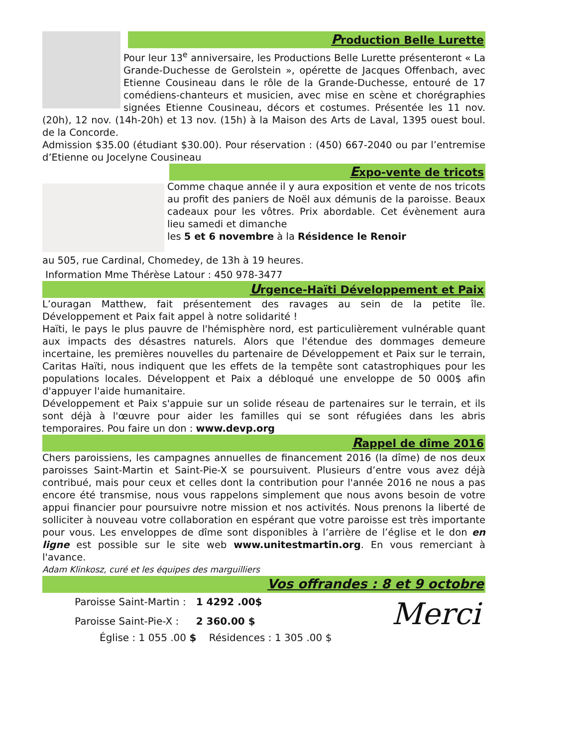Production Belle Lurette
Pour leur 13<sup>e</sup> anniversaire, les Productions Belle Lurette présenteront « La Grande-Duchesse de Gerolstein », opérette de Jacques Offenbach, avec Etienne Cousineau dans le rôle de la Grande-Duchesse, entouré de 17 comédiens-chanteurs et musicien, avec mise en scène et chorégraphies signées Etienne Cousineau, décors et costumes. Présentée les 11 nov. (20h), 12 nov. (14h-20h) et 13 nov. (15h) à la Maison des Arts de Laval, 1395 ouest boul. de la Concorde.
Admission $35.00 (étudiant $30.00). Pour réservation : (450) 667-2040 ou par l’entremise d’Etienne ou Jocelyne Cousineau
Expo-vente de tricots
Comme chaque année il y aura exposition et vente de nos tricots au profit des paniers de Noël aux démunis de la paroisse. Beaux cadeaux pour les vôtres. Prix abordable. Cet évènement aura lieu samedi et dimanche
les 5 et 6 novembre à la Résidence le Renoir
au 505, rue Cardinal, Chomedey, de 13h à 19 heures.
Information Mme Thérèse Latour : 450 978-3477
Urgence-Haïti Développement et Paix
L’ouragan Matthew, fait présentement des ravages au sein de la petite île. Développement et Paix fait appel à notre solidarité !
Haïti, le pays le plus pauvre de l'hémisphère nord, est particulièrement vulnérable quant aux impacts des désastres naturels. Alors que l'étendue des dommages demeure incertaine, les premières nouvelles du partenaire de Développement et Paix sur le terrain, Caritas Haïti, nous indiquent que les effets de la tempête sont catastrophiques pour les populations locales. Développent et Paix a débloqué une enveloppe de 50 000$ afin d'appuyer l'aide humanitaire.
Développement et Paix s'appuie sur un solide réseau de partenaires sur le terrain, et ils sont déjà à l'œuvre pour aider les familles qui se sont réfugiées dans les abris temporaires. Pou faire un don : www.devp.org
Rappel de dîme 2016
Chers paroissiens, les campagnes annuelles de financement 2016 (la dîme) de nos deux paroisses Saint-Martin et Saint-Pie-X se poursuivent. Plusieurs d’entre vous avez déjà contribué, mais pour ceux et celles dont la contribution pour l'année 2016 ne nous a pas encore été transmise, nous vous rappelons simplement que nous avons besoin de votre appui financier pour poursuivre notre mission et nos activités. Nous prenons la liberté de solliciter à nouveau votre collaboration en espérant que votre paroisse est très importante pour vous. Les enveloppes de dîme sont disponibles à l’arrière de l’église et le don en ligne est possible sur le site web www.unitestmartin.org. En vous remerciant à l'avance.
Adam Klinkosz, curé et les équipes des marguilliers
Vos offrandes : 8 et 9 octobre
Merci
| Paroisse Saint-Martin : | 1 4292 .00$ |
| Paroisse Saint-Pie-X : | 2 360.00 $ |
Église : 1 055 .00 $ Résidences : 1 305 .00 $